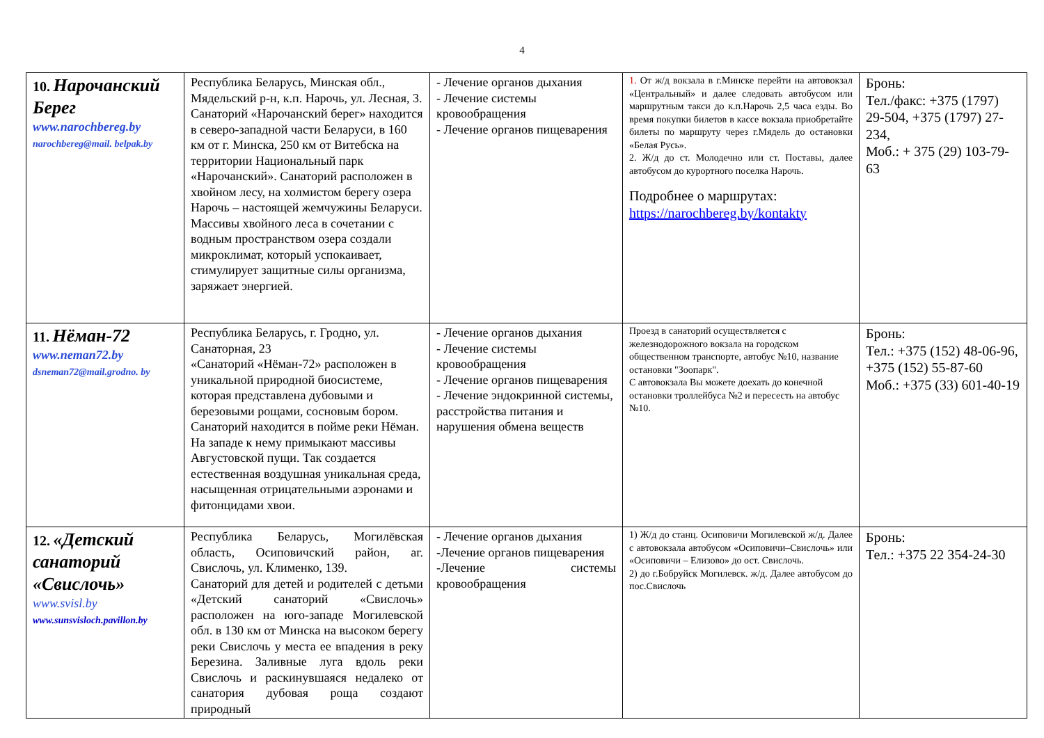4
| 10. Нарочанский Берег www.narochbereg.by narochbereg@mail. belpak.by | Республика Беларусь, Минская обл., Мядельский р-н, к.п. Нарочь, ул. Лесная, 3. Санаторий «Нарочанский берег» находится в северо-западной части Беларуси, в 160 км от г. Минска, 250 км от Витебска на территории Национальный парк «Нарочанский». Санаторий расположен в хвойном лесу, на холмистом берегу озера Нарочь – настоящей жемчужины Беларуси. Массивы хвойного леса в сочетании с водным пространством озера создали микроклимат, который успокаивает, стимулирует защитные силы организма, заряжает энергией. | - Лечение органов дыхания - Лечение системы кровообращения - Лечение органов пищеварения | 1. От ж/д вокзала в г.Минске перейти на автовокзал «Центральный» и далее следовать автобусом или маршрутным такси до к.п.Нарочь 2,5 часа езды. Во время покупки билетов в кассе вокзала приобретайте билеты по маршруту через г.Мядель до остановки «Белая Русь». 2. Ж/д до ст. Молодечно или ст. Поставы, далее автобусом до курортного поселка Нарочь. Подробнее о маршрутах: https://narochbereg.by/kontakty | Бронь: Тел./факс: +375 (1797) 29-504, +375 (1797) 27-234, Моб.: + 375 (29) 103-79-63 |
| 11. Нёман-72 www.neman72.by dsneman72@mail.grodno. by | Республика Беларусь, г. Гродно, ул. Санаторная, 23 «Санаторий «Нёман-72» расположен в уникальной природной биосистеме, которая представлена дубовыми и березовыми рощами, сосновым бором. Санаторий находится в пойме реки Нёман. На западе к нему примыкают массивы Августовской пущи. Так создается естественная воздушная уникальная среда, насыщенная отрицательными аэронами и фитонцидами хвои. | - Лечение органов дыхания - Лечение системы кровообращения - Лечение органов пищеварения - Лечение эндокринной системы, расстройства питания и нарушения обмена веществ | Проезд в санаторий осуществляется с железнодорожного вокзала на городском общественном транспорте, автобус №10, название остановки "Зоопарк". С автовокзала Вы можете доехать до конечной остановки троллейбуса №2 и пересесть на автобус №10. | Бронь: Тел.: +375 (152) 48-06-96, +375 (152) 55-87-60 Моб.: +375 (33) 601-40-19 |
| 12. «Детский санаторий «Свислочь» www.svisl.by www.sunsvisloch.pavillon.by | Республика Беларусь, Могилёвская область, Осиповичский район, аг. Свислочь, ул. Клименко, 139. Санаторий для детей и родителей с детьми «Детский санаторий «Свислочь» расположен на юго-западе Могилевской обл. в 130 км от Минска на высоком берегу реки Свислочь у места ее впадения в реку Березина. Заливные луга вдоль реки Свислочь и раскинувшаяся недалеко от санатория дубовая роща создают природный | - Лечение органов дыхания -Лечение органов пищеварения -Лечение системы кровообращения | 1) Ж/д до станц. Осиповичи Могилевской ж/д. Далее с автовокзала автобусом «Осиповичи–Свислочь» или «Осиповичи – Елизово» до ост. Свислочь. 2) до г.Бобруйск Могилевск. ж/д. Далее автобусом до пос.Свислочь | Бронь: Тел.: +375 22 354-24-30 |